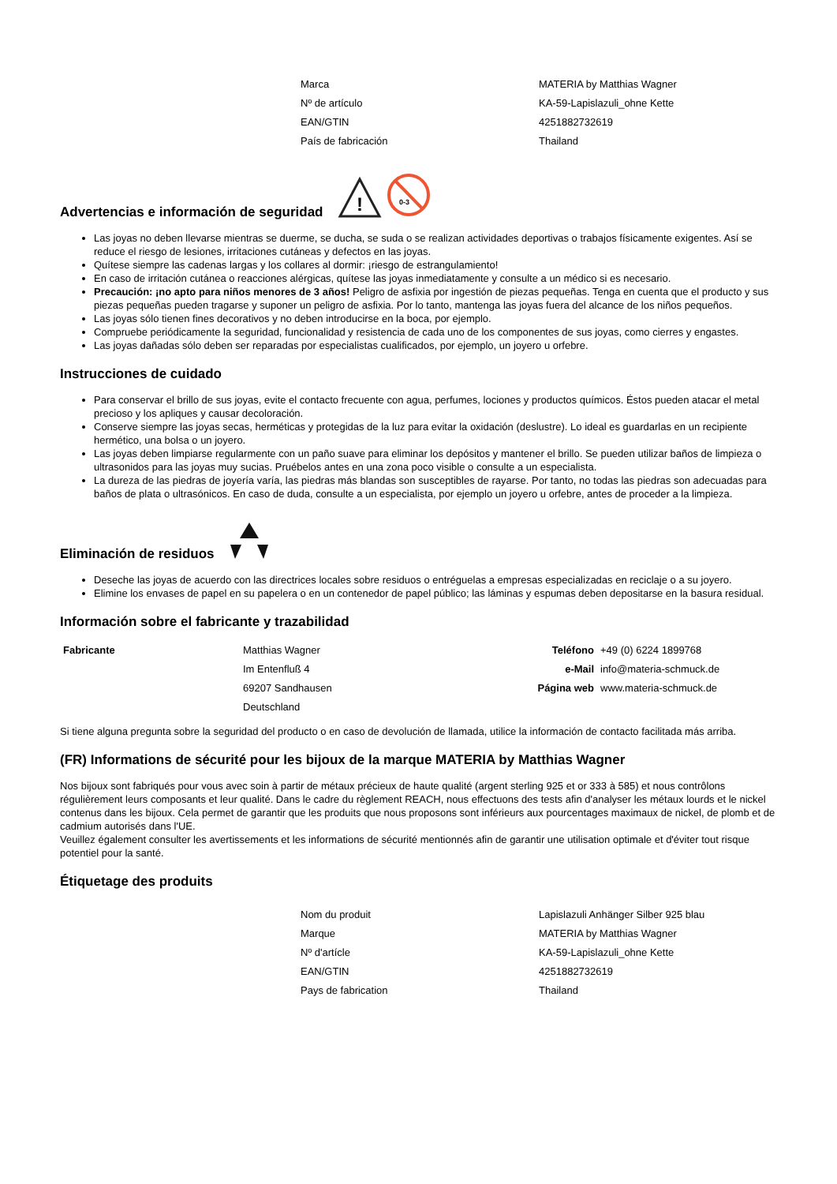| Marca | MATERIA by Matthias Wagner |
| Nº de artículo | KA-59-Lapislazuli_ohne Kette |
| EAN/GTIN | 4251882732619 |
| País de fabricación | Thailand |
Advertencias e información de seguridad
!
0-3
Las joyas no deben llevarse mientras se duerme, se ducha, se suda o se realizan actividades deportivas o trabajos físicamente exigentes. Así se reduce el riesgo de lesiones, irritaciones cutáneas y defectos en las joyas.
Quítese siempre las cadenas largas y los collares al dormir: ¡riesgo de estrangulamiento!
En caso de irritación cutánea o reacciones alérgicas, quítese las joyas inmediatamente y consulte a un médico si es necesario.
Precaución: ¡no apto para niños menores de 3 años! Peligro de asfixia por ingestión de piezas pequeñas. Tenga en cuenta que el producto y sus piezas pequeñas pueden tragarse y suponer un peligro de asfixia. Por lo tanto, mantenga las joyas fuera del alcance de los niños pequeños.
Las joyas sólo tienen fines decorativos y no deben introducirse en la boca, por ejemplo.
Compruebe periódicamente la seguridad, funcionalidad y resistencia de cada uno de los componentes de sus joyas, como cierres y engastes.
Las joyas dañadas sólo deben ser reparadas por especialistas cualificados, por ejemplo, un joyero u orfebre.
Instrucciones de cuidado
Para conservar el brillo de sus joyas, evite el contacto frecuente con agua, perfumes, lociones y productos químicos. Éstos pueden atacar el metal precioso y los apliques y causar decoloración.
Conserve siempre las joyas secas, herméticas y protegidas de la luz para evitar la oxidación (deslustre). Lo ideal es guardarlas en un recipiente hermético, una bolsa o un joyero.
Las joyas deben limpiarse regularmente con un paño suave para eliminar los depósitos y mantener el brillo. Se pueden utilizar baños de limpieza o ultrasonidos para las joyas muy sucias. Pruébelos antes en una zona poco visible o consulte a un especialista.
La dureza de las piedras de joyería varía, las piedras más blandas son susceptibles de rayarse. Por tanto, no todas las piedras son adecuadas para baños de plata o ultrasónicos. En caso de duda, consulte a un especialista, por ejemplo un joyero u orfebre, antes de proceder a la limpieza.
Eliminación de residuos
Deseche las joyas de acuerdo con las directrices locales sobre residuos o entréguelas a empresas especializadas en reciclaje o a su joyero.
Elimine los envases de papel en su papelera o en un contenedor de papel público; las láminas y espumas deben depositarse en la basura residual.
Información sobre el fabricante y trazabilidad
| Fabricante | Matthias Wagner | Teléfono | +49 (0) 6224 1899768 |
| | Im Entenfluß 4 | e-Mail | info@materia-schmuck.de |
| | 69207 Sandhausen | Página web | www.materia-schmuck.de |
| | Deutschland | | |
Si tiene alguna pregunta sobre la seguridad del producto o en caso de devolución de llamada, utilice la información de contacto facilitada más arriba.
(FR) Informations de sécurité pour les bijoux de la marque MATERIA by Matthias Wagner
Nos bijoux sont fabriqués pour vous avec soin à partir de métaux précieux de haute qualité (argent sterling 925 et or 333 à 585) et nous contrôlons régulièrement leurs composants et leur qualité. Dans le cadre du règlement REACH, nous effectuons des tests afin d'analyser les métaux lourds et le nickel contenus dans les bijoux. Cela permet de garantir que les produits que nous proposons sont inférieurs aux pourcentages maximaux de nickel, de plomb et de cadmium autorisés dans l'UE.
Veuillez également consulter les avertissements et les informations de sécurité mentionnés afin de garantir une utilisation optimale et d'éviter tout risque potentiel pour la santé.
Étiquetage des produits
| Nom du produit | Lapislazuli Anhänger Silber 925 blau |
| Marque | MATERIA by Matthias Wagner |
| Nº d'artícle | KA-59-Lapislazuli_ohne Kette |
| EAN/GTIN | 4251882732619 |
| Pays de fabrication | Thailand |